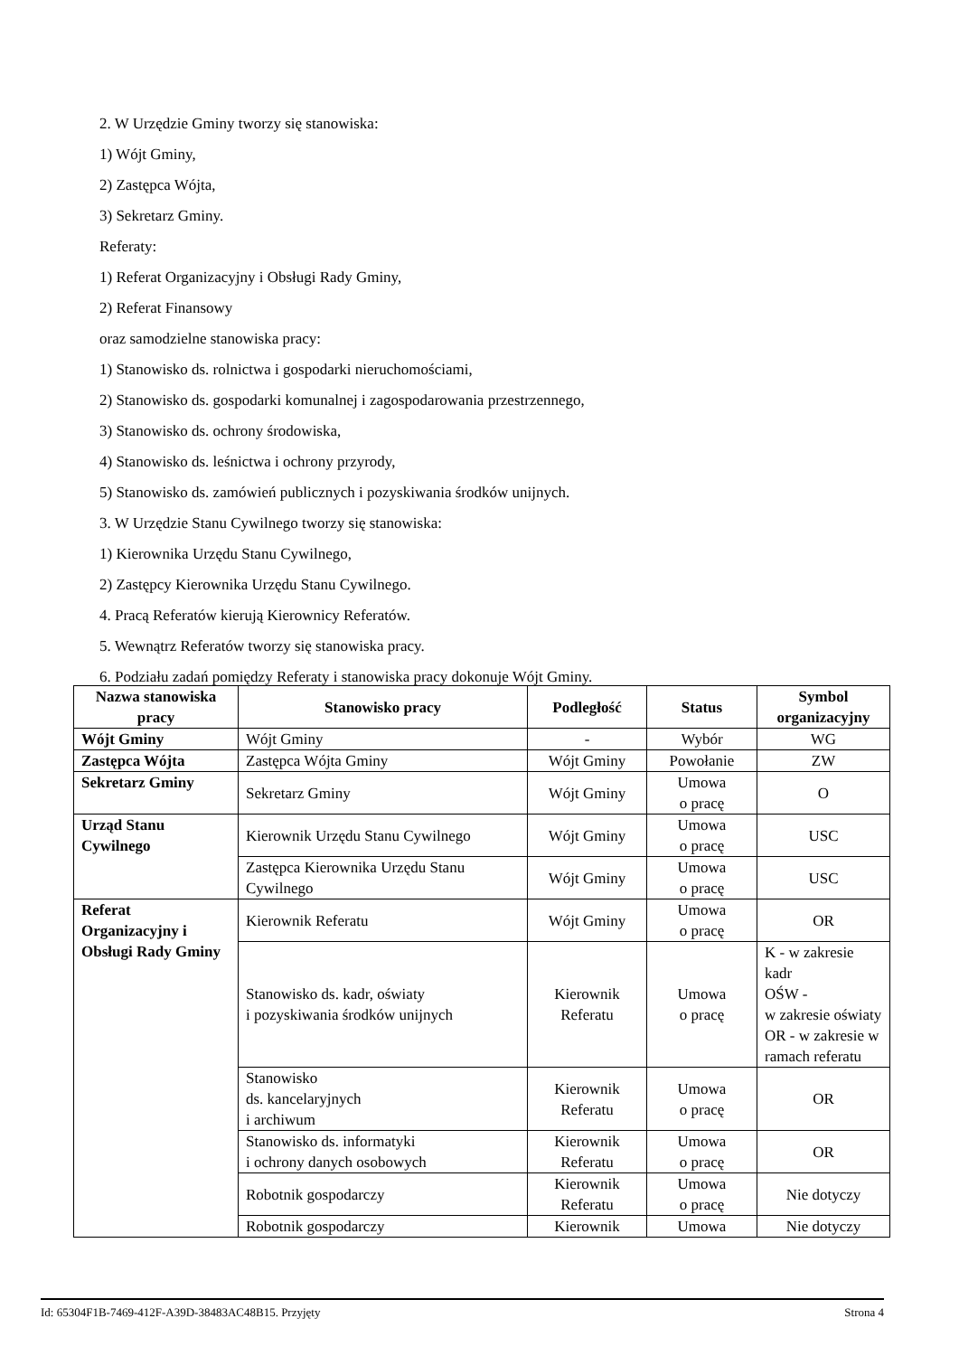2. W Urzędzie Gminy tworzy się stanowiska:
1) Wójt Gminy,
2) Zastępca Wójta,
3) Sekretarz Gminy.
Referaty:
1) Referat Organizacyjny i Obsługi Rady Gminy,
2) Referat Finansowy
oraz samodzielne stanowiska pracy:
1) Stanowisko ds. rolnictwa i gospodarki nieruchomościami,
2) Stanowisko ds. gospodarki komunalnej i zagospodarowania przestrzennego,
3) Stanowisko ds. ochrony środowiska,
4) Stanowisko ds. leśnictwa i ochrony przyrody,
5) Stanowisko ds. zamówień publicznych i pozyskiwania środków unijnych.
3. W Urzędzie Stanu Cywilnego tworzy się stanowiska:
1) Kierownika Urzędu Stanu Cywilnego,
2) Zastępcy Kierownika Urzędu Stanu Cywilnego.
4. Pracą Referatów kierują Kierownicy Referatów.
5. Wewnątrz Referatów tworzy się stanowiska pracy.
6. Podziału zadań pomiędzy Referaty i stanowiska pracy dokonuje Wójt Gminy.
| Nazwa stanowiska pracy | Stanowisko pracy | Podległość | Status | Symbol organizacyjny |
| --- | --- | --- | --- | --- |
| Wójt Gminy | Wójt Gminy | - | Wybór | WG |
| Zastępca Wójta | Zastępca Wójta Gminy | Wójt Gminy | Powołanie | ZW |
| Sekretarz Gminy | Sekretarz Gminy | Wójt Gminy | Umowa o pracę | O |
| Urząd Stanu Cywilnego | Kierownik Urzędu Stanu Cywilnego | Wójt Gminy | Umowa o pracę | USC |
| | Zastępca Kierownika Urzędu Stanu Cywilnego | Wójt Gminy | Umowa o pracę | USC |
| Referat Organizacyjny i Obsługi Rady Gminy | Kierownik Referatu | Wójt Gminy | Umowa o pracę | OR |
| | Stanowisko ds. kadr, oświaty i pozyskiwania środków unijnych | Kierownik Referatu | Umowa o pracę | K - w zakresie kadr OŚW - w zakresie oświaty OR - w zakresie w ramach referatu |
| | Stanowisko ds. kancelaryjnych i archiwum | Kierownik Referatu | Umowa o pracę | OR |
| | Stanowisko ds. informatyki i ochrony danych osobowych | Kierownik Referatu | Umowa o pracę | OR |
| | Robotnik gospodarczy | Kierownik Referatu | Umowa o pracę | Nie dotyczy |
| | Robotnik gospodarczy | Kierownik | Umowa | Nie dotyczy |
Id: 65304F1B-7469-412F-A39D-38483AC48B15. Przyjęty Strona 4